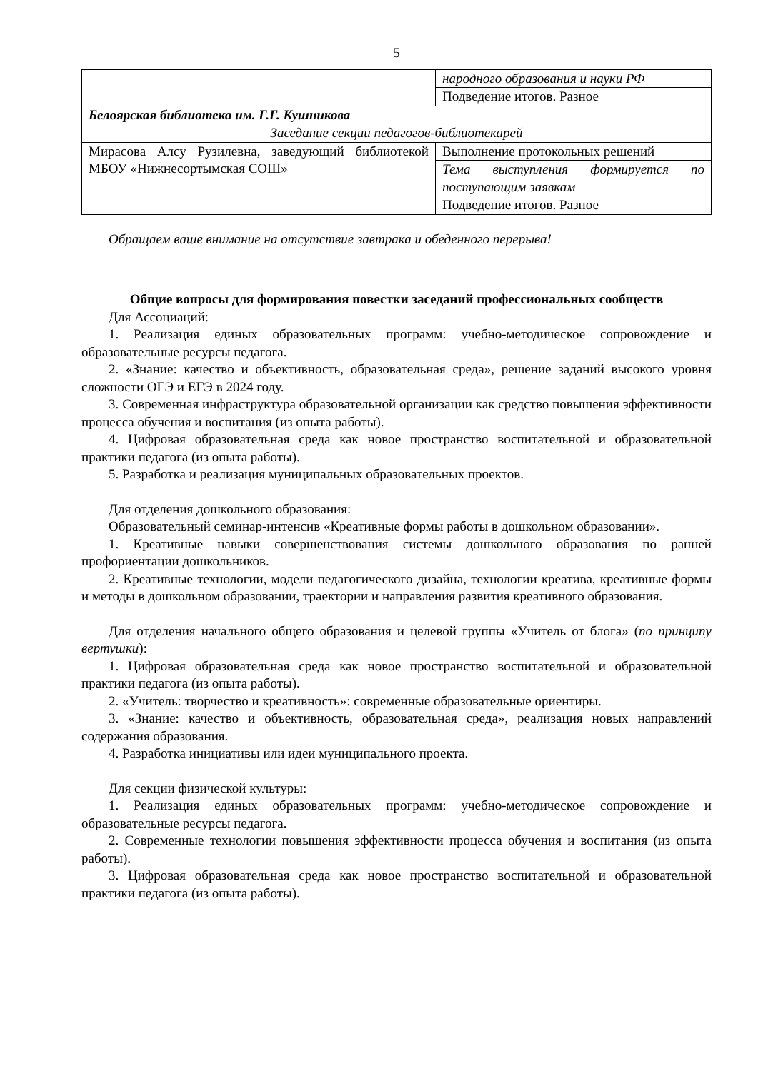5
| | народного образования и науки РФ |
| | Подведение итогов. Разное |
| Белоярская библиотека им. Г.Г. Кушникова | |
| Заседание секции педагогов-библиотекарей | |
| Мирасова Алсу Рузилевна, заведующий библиотекой МБОУ «Нижнесортымская СОШ» | Выполнение протокольных решений |
| | Тема выступления формируется по поступающим заявкам |
| | Подведение итогов. Разное |
Обращаем ваше внимание на отсутствие завтрака и обеденного перерыва!
Общие вопросы для формирования повестки заседаний профессиональных сообществ
Для Ассоциаций:
1. Реализация единых образовательных программ: учебно-методическое сопровождение и образовательные ресурсы педагога.
2. «Знание: качество и объективность, образовательная среда», решение заданий высокого уровня сложности ОГЭ и ЕГЭ в 2024 году.
3. Современная инфраструктура образовательной организации как средство повышения эффективности процесса обучения и воспитания (из опыта работы).
4. Цифровая образовательная среда как новое пространство воспитательной и образовательной практики педагога (из опыта работы).
5. Разработка и реализация муниципальных образовательных проектов.
Для отделения дошкольного образования:
Образовательный семинар-интенсив «Креативные формы работы в дошкольном образовании».
1. Креативные навыки совершенствования системы дошкольного образования по ранней профориентации дошкольников.
2. Креативные технологии, модели педагогического дизайна, технологии креатива, креативные формы и методы в дошкольном образовании, траектории и направления развития креативного образования.
Для отделения начального общего образования и целевой группы «Учитель от блога» (по принципу вертушки):
1. Цифровая образовательная среда как новое пространство воспитательной и образовательной практики педагога (из опыта работы).
2. «Учитель: творчество и креативность»: современные образовательные ориентиры.
3. «Знание: качество и объективность, образовательная среда», реализация новых направлений содержания образования.
4. Разработка инициативы или идеи муниципального проекта.
Для секции физической культуры:
1. Реализация единых образовательных программ: учебно-методическое сопровождение и образовательные ресурсы педагога.
2. Современные технологии повышения эффективности процесса обучения и воспитания (из опыта работы).
3. Цифровая образовательная среда как новое пространство воспитательной и образовательной практики педагога (из опыта работы).